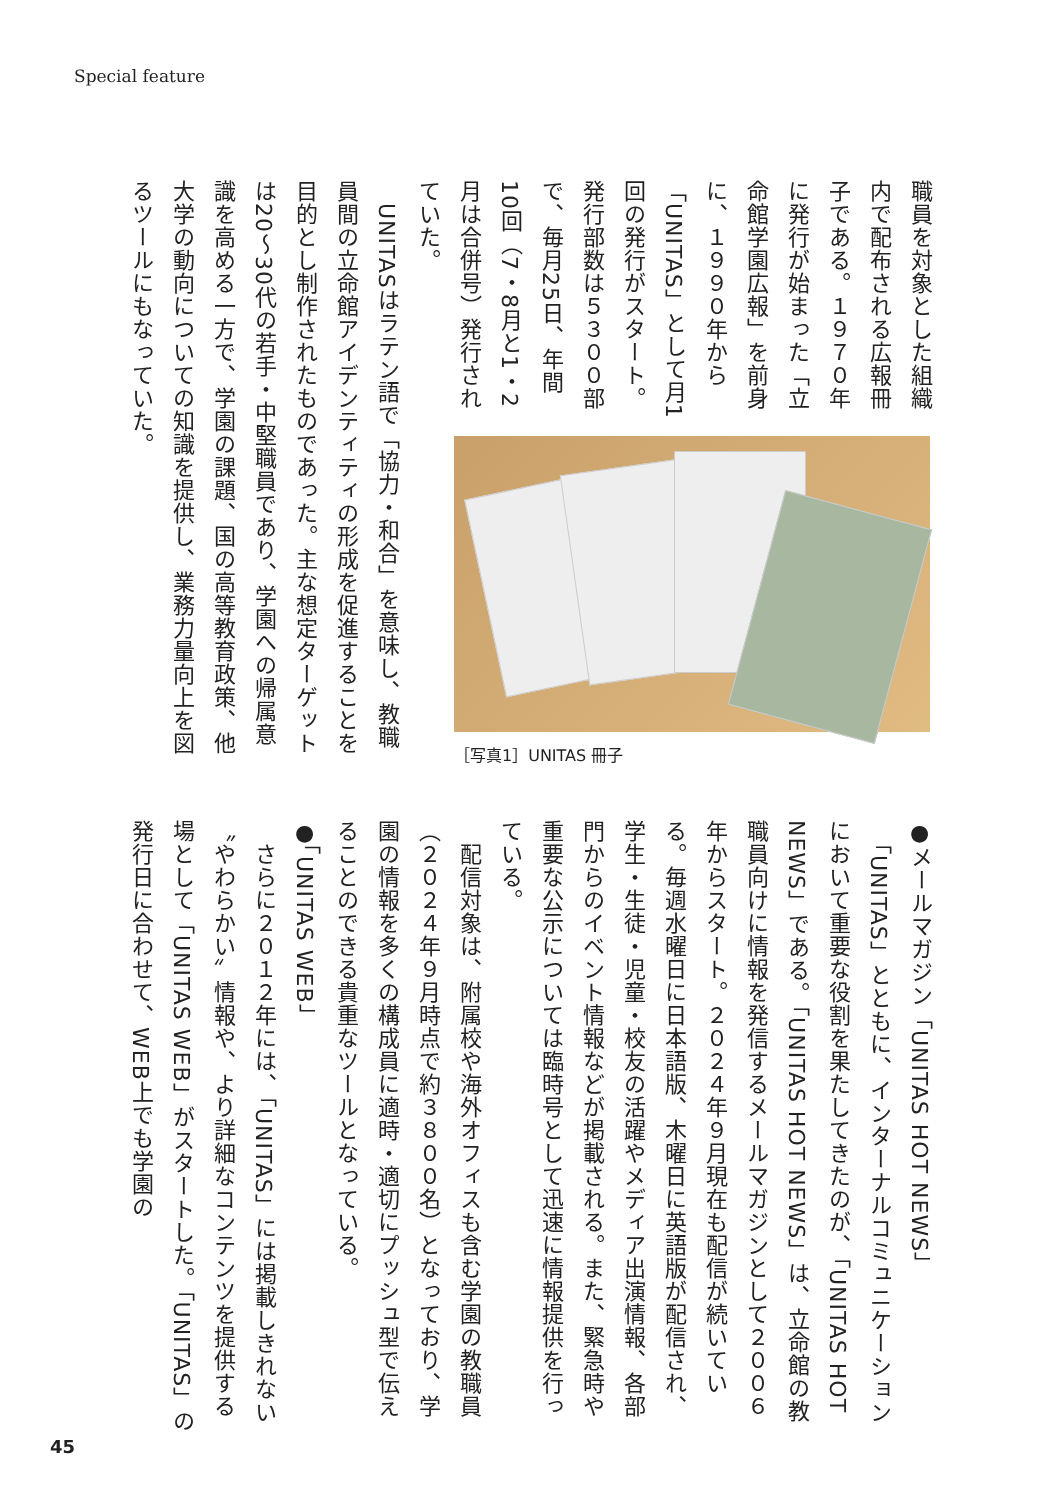Special feature
職員を対象とした組織内で配布される広報冊子である。１９７０年に発行が始まった「立命館学園広報」を前身に、１９９０年から「UNITAS」として月1回の発行がスタート。発行部数は５３００部で、毎月25日、年間10回（7・8月と1・2月は合併号）発行されていた。
　UNITASはラテン語で「協力・和合」を意味し、教職員間の立命館アイデンティティの形成を促進することを目的とし制作されたものであった。主な想定ターゲットは20～30代の若手・中堅職員であり、学園への帰属意識を高める一方で、学園の課題、国の高等教育政策、他大学の動向についての知識を提供し、業務力量向上を図るツールにもなっていた。
［写真1］UNITAS 冊子
●メールマガジン「UNITAS HOT NEWS」
　「UNITAS」とともに、インターナルコミュニケーションにおいて重要な役割を果たしてきたのが、「UNITAS HOT NEWS」である。「UNITAS HOT NEWS」は、立命館の教職員向けに情報を発信するメールマガジンとして２００６年からスタート。２０２４年９月現在も配信が続いている。毎週水曜日に日本語版、木曜日に英語版が配信され、学生・生徒・児童・校友の活躍やメディア出演情報、各部門からのイベント情報などが掲載される。また、緊急時や重要な公示については臨時号として迅速に情報提供を行っている。
　配信対象は、附属校や海外オフィスも含む学園の教職員（２０２４年９月時点で約３８００名）となっており、学園の情報を多くの構成員に適時・適切にプッシュ型で伝えることのできる貴重なツールとなっている。
●「UNITAS WEB」
　さらに２０１２年には、「UNITAS」には掲載しきれない〝やわらかい〟情報や、より詳細なコンテンツを提供する場として「UNITAS WEB」がスタートした。「UNITAS」の発行日に合わせて、WEB上でも学園の
45